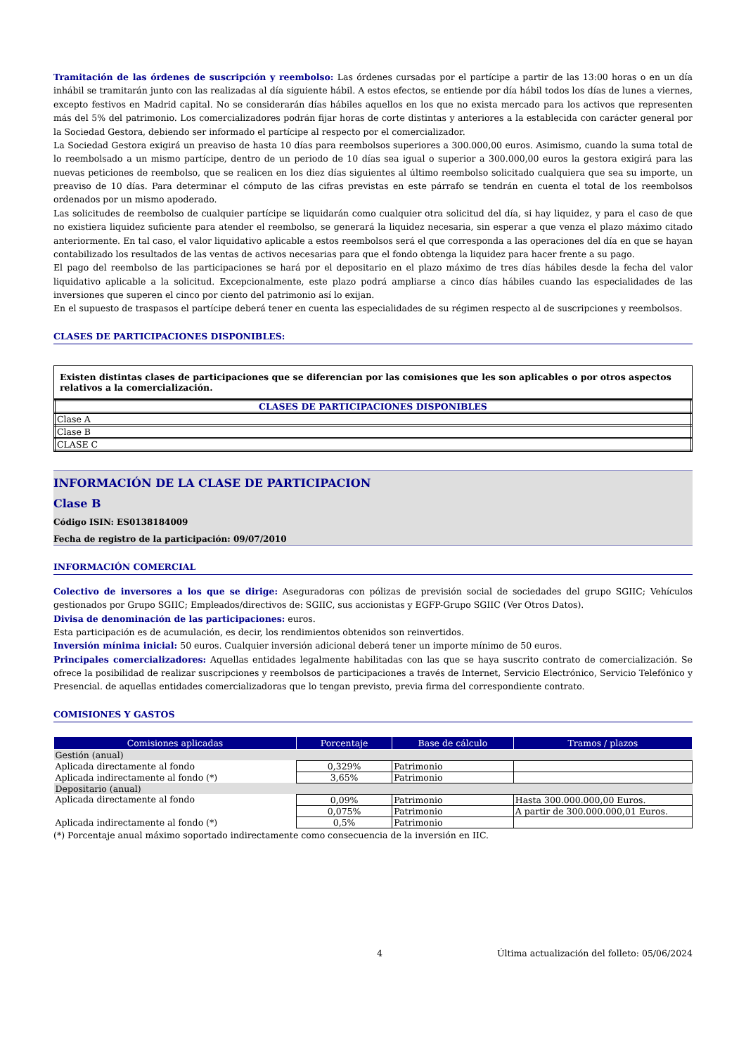Tramitación de las órdenes de suscripción y reembolso: Las órdenes cursadas por el partícipe a partir de las 13:00 horas o en un día inhábil se tramitarán junto con las realizadas al día siguiente hábil. A estos efectos, se entiende por día hábil todos los días de lunes a viernes, excepto festivos en Madrid capital. No se considerarán días hábiles aquellos en los que no exista mercado para los activos que representen más del 5% del patrimonio. Los comercializadores podrán fijar horas de corte distintas y anteriores a la establecida con carácter general por la Sociedad Gestora, debiendo ser informado el partícipe al respecto por el comercializador.
La Sociedad Gestora exigirá un preaviso de hasta 10 días para reembolsos superiores a 300.000,00 euros. Asimismo, cuando la suma total de lo reembolsado a un mismo partícipe, dentro de un periodo de 10 días sea igual o superior a 300.000,00 euros la gestora exigirá para las nuevas peticiones de reembolso, que se realicen en los diez días siguientes al último reembolso solicitado cualquiera que sea su importe, un preaviso de 10 días. Para determinar el cómputo de las cifras previstas en este párrafo se tendrán en cuenta el total de los reembolsos ordenados por un mismo apoderado.
Las solicitudes de reembolso de cualquier partícipe se liquidarán como cualquier otra solicitud del día, si hay liquidez, y para el caso de que no existiera liquidez suficiente para atender el reembolso, se generará la liquidez necesaria, sin esperar a que venza el plazo máximo citado anteriormente. En tal caso, el valor liquidativo aplicable a estos reembolsos será el que corresponda a las operaciones del día en que se hayan contabilizado los resultados de las ventas de activos necesarias para que el fondo obtenga la liquidez para hacer frente a su pago.
El pago del reembolso de las participaciones se hará por el depositario en el plazo máximo de tres días hábiles desde la fecha del valor liquidativo aplicable a la solicitud. Excepcionalmente, este plazo podrá ampliarse a cinco días hábiles cuando las especialidades de las inversiones que superen el cinco por ciento del patrimonio así lo exijan.
En el supuesto de traspasos el partícipe deberá tener en cuenta las especialidades de su régimen respecto al de suscripciones y reembolsos.
CLASES DE PARTICIPACIONES DISPONIBLES:
Existen distintas clases de participaciones que se diferencian por las comisiones que les son aplicables o por otros aspectos relativos a la comercialización.
| CLASES DE PARTICIPACIONES DISPONIBLES |
| Clase A |
| Clase B |
| CLASE C |
INFORMACIÓN DE LA CLASE DE PARTICIPACION
Clase B
Código ISIN: ES0138184009
Fecha de registro de la participación: 09/07/2010
INFORMACIÓN COMERCIAL
Colectivo de inversores a los que se dirige: Aseguradoras con pólizas de previsión social de sociedades del grupo SGIIC; Vehículos gestionados por Grupo SGIIC; Empleados/directivos de: SGIIC, sus accionistas y EGFP-Grupo SGIIC (Ver Otros Datos).
Divisa de denominación de las participaciones: euros.
Esta participación es de acumulación, es decir, los rendimientos obtenidos son reinvertidos.
Inversión mínima inicial: 50 euros. Cualquier inversión adicional deberá tener un importe mínimo de 50 euros.
Principales comercializadores: Aquellas entidades legalmente habilitadas con las que se haya suscrito contrato de comercialización. Se ofrece la posibilidad de realizar suscripciones y reembolsos de participaciones a través de Internet, Servicio Electrónico, Servicio Telefónico y Presencial. de aquellas entidades comercializadoras que lo tengan previsto, previa firma del correspondiente contrato.
COMISIONES Y GASTOS
| Comisiones aplicadas | Porcentaje | Base de cálculo | Tramos / plazos |
| --- | --- | --- | --- |
| Gestión (anual) | | | |
| Aplicada directamente al fondo | 0,329% | Patrimonio | |
| Aplicada indirectamente al fondo (*) | 3,65% | Patrimonio | |
| Depositario (anual) | | | |
| Aplicada directamente al fondo | 0,09% | Patrimonio | Hasta 300.000.000,00 Euros. |
| | 0,075% | Patrimonio | A partir de 300.000.000,01 Euros. |
| Aplicada indirectamente al fondo (*) | 0,5% | Patrimonio | |
(*) Porcentaje anual máximo soportado indirectamente como consecuencia de la inversión en IIC.
4 Última actualización del folleto: 05/06/2024